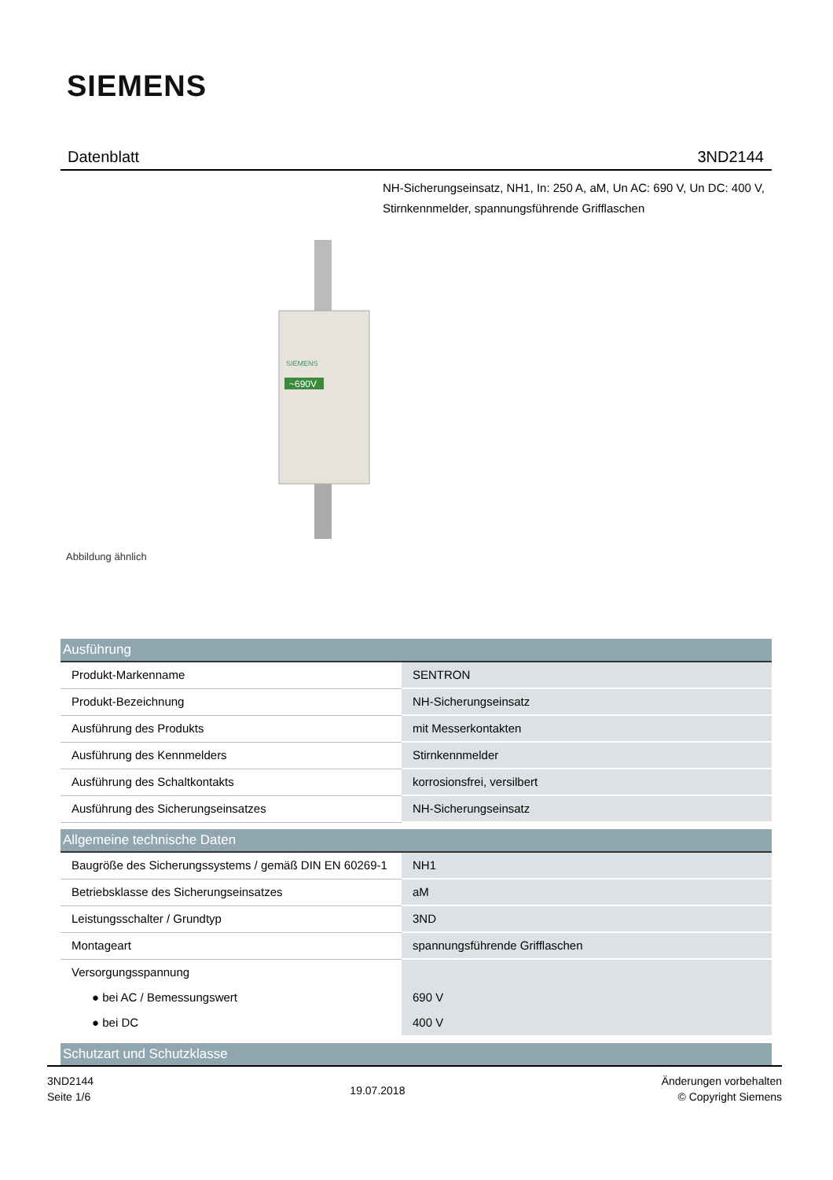SIEMENS
Datenblatt 3ND2144
NH-Sicherungseinsatz, NH1, In: 250 A, aM, Un AC: 690 V, Un DC: 400 V, Stirnkennmelder, spannungsführende Grifflaschen
~690V
SIEMENS
Abbildung ähnlich
| Ausführung | |
| --- | --- |
| Produkt-Markenname | SENTRON |
| Produkt-Bezeichnung | NH-Sicherungseinsatz |
| Ausführung des Produkts | mit Messerkontakten |
| Ausführung des Kennmelders | Stirnkennmelder |
| Ausführung des Schaltkontakts | korrosionsfrei, versilbert |
| Ausführung des Sicherungseinsatzes | NH-Sicherungseinsatz |
| Allgemeine technische Daten | |
| Baugröße des Sicherungssystems / gemäß DIN EN 60269-1 | NH1 |
| Betriebsklasse des Sicherungseinsatzes | aM |
| Leistungsschalter / Grundtyp | 3ND |
| Montageart | spannungsführende Grifflaschen |
| Versorgungsspannung | |
| ● bei AC / Bemessungswert | 690 V |
| ● bei DC | 400 V |
| Schutzart und Schutzklasse | |
3ND2144
Seite 1/6
19.07.2018
Änderungen vorbehalten
© Copyright Siemens